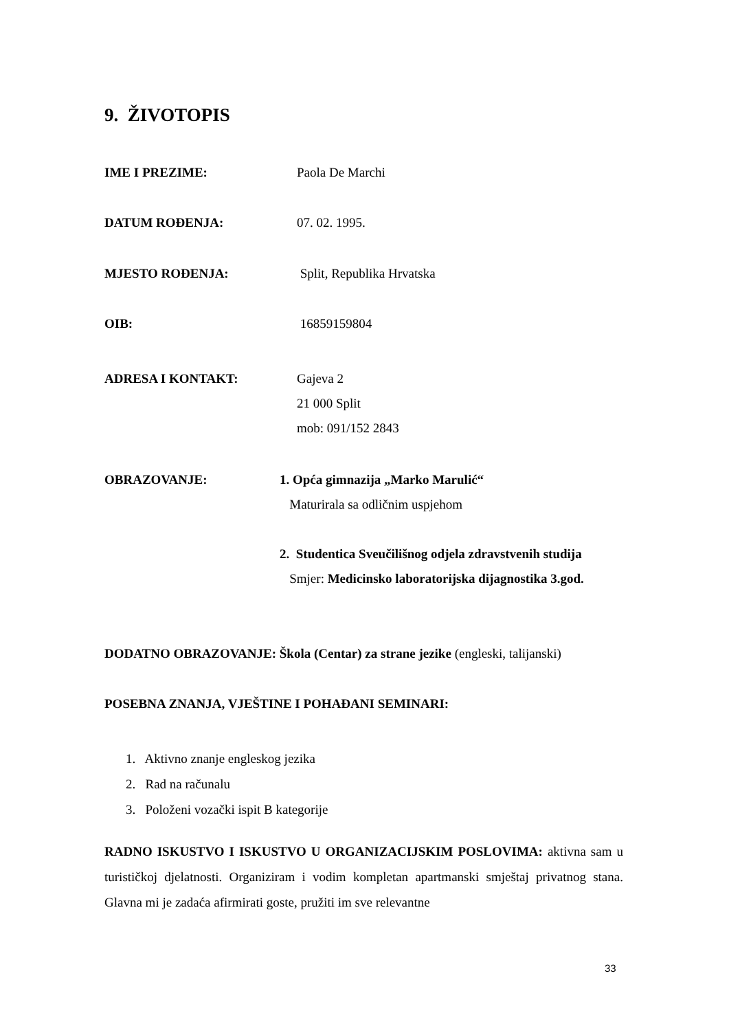9. ŽIVOTOPIS
IME I PREZIME: Paola De Marchi
DATUM ROĐENJA: 07. 02. 1995.
MJESTO ROĐENJA: Split, Republika Hrvatska
OIB: 16859159804
ADRESA I KONTAKT: Gajeva 2
21 000 Split
mob: 091/152 2843
OBRAZOVANJE: 1. Opća gimnazija „Marko Marulić“
Maturirala sa odličnim uspjehom
2. Studentica Sveučilišnog odjela zdravstvenih studija
Smjer: Medicinsko laboratorijska dijagnostika 3.god.
DODATNO OBRAZOVANJE: Škola (Centar) za strane jezike (engleski, talijanski)
POSEBNA ZNANJA, VJEŠTINE I POHAĐANI SEMINARI:
1. Aktivno znanje engleskog jezika
2. Rad na računalu
3. Položeni vozački ispit B kategorije
RADNO ISKUSTVO I ISKUSTVO U ORGANIZACIJSKIM POSLOVIMA: aktivna sam u turističkoj djelatnosti. Organiziram i vodim kompletan apartmanski smještaj privatnog stana. Glavna mi je zadaća afirmirati goste, pružiti im sve relevantne
33